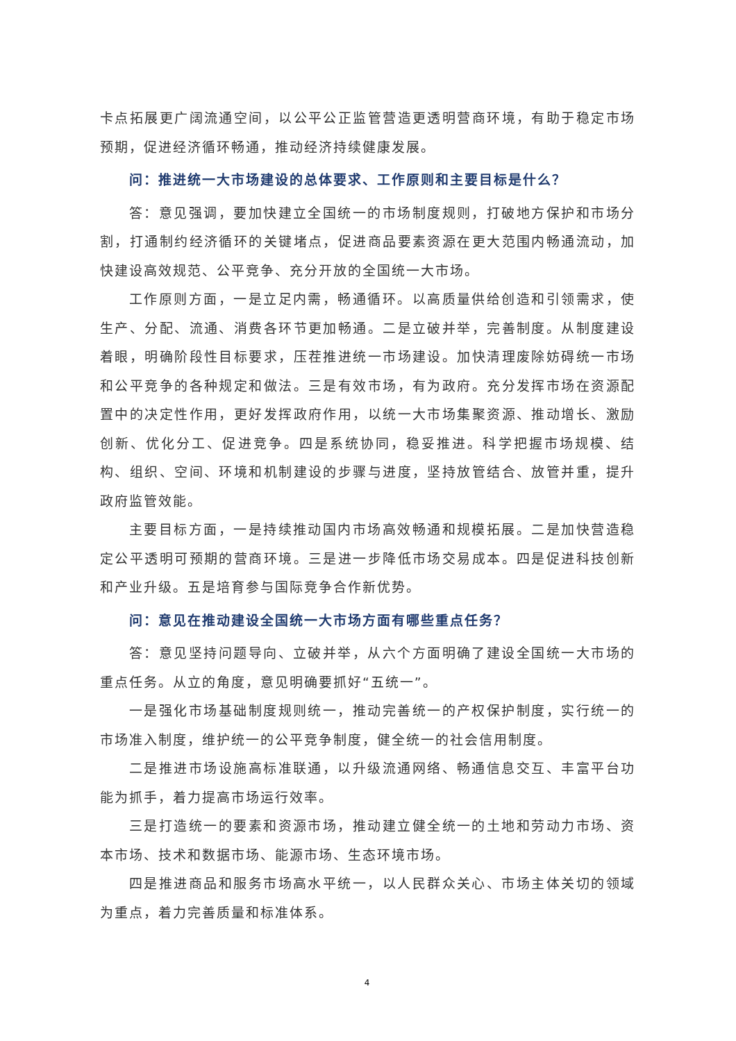卡点拓展更广阔流通空间，以公平公正监管营造更透明营商环境，有助于稳定市场预期，促进经济循环畅通，推动经济持续健康发展。
问：推进统一大市场建设的总体要求、工作原则和主要目标是什么？
答：意见强调，要加快建立全国统一的市场制度规则，打破地方保护和市场分割，打通制约经济循环的关键堵点，促进商品要素资源在更大范围内畅通流动，加快建设高效规范、公平竞争、充分开放的全国统一大市场。
工作原则方面，一是立足内需，畅通循环。以高质量供给创造和引领需求，使生产、分配、流通、消费各环节更加畅通。二是立破并举，完善制度。从制度建设着眼，明确阶段性目标要求，压茬推进统一市场建设。加快清理废除妨碍统一市场和公平竞争的各种规定和做法。三是有效市场，有为政府。充分发挥市场在资源配置中的决定性作用，更好发挥政府作用，以统一大市场集聚资源、推动增长、激励创新、优化分工、促进竞争。四是系统协同，稳妥推进。科学把握市场规模、结构、组织、空间、环境和机制建设的步骤与进度，坚持放管结合、放管并重，提升政府监管效能。
主要目标方面，一是持续推动国内市场高效畅通和规模拓展。二是加快营造稳定公平透明可预期的营商环境。三是进一步降低市场交易成本。四是促进科技创新和产业升级。五是培育参与国际竞争合作新优势。
问：意见在推动建设全国统一大市场方面有哪些重点任务？
答：意见坚持问题导向、立破并举，从六个方面明确了建设全国统一大市场的重点任务。从立的角度，意见明确要抓好“五统一”。
一是强化市场基础制度规则统一，推动完善统一的产权保护制度，实行统一的市场准入制度，维护统一的公平竞争制度，健全统一的社会信用制度。
二是推进市场设施高标准联通，以升级流通网络、畅通信息交互、丰富平台功能为抓手，着力提高市场运行效率。
三是打造统一的要素和资源市场，推动建立健全统一的土地和劳动力市场、资本市场、技术和数据市场、能源市场、生态环境市场。
四是推进商品和服务市场高水平统一，以人民群众关心、市场主体关切的领域为重点，着力完善质量和标准体系。
4